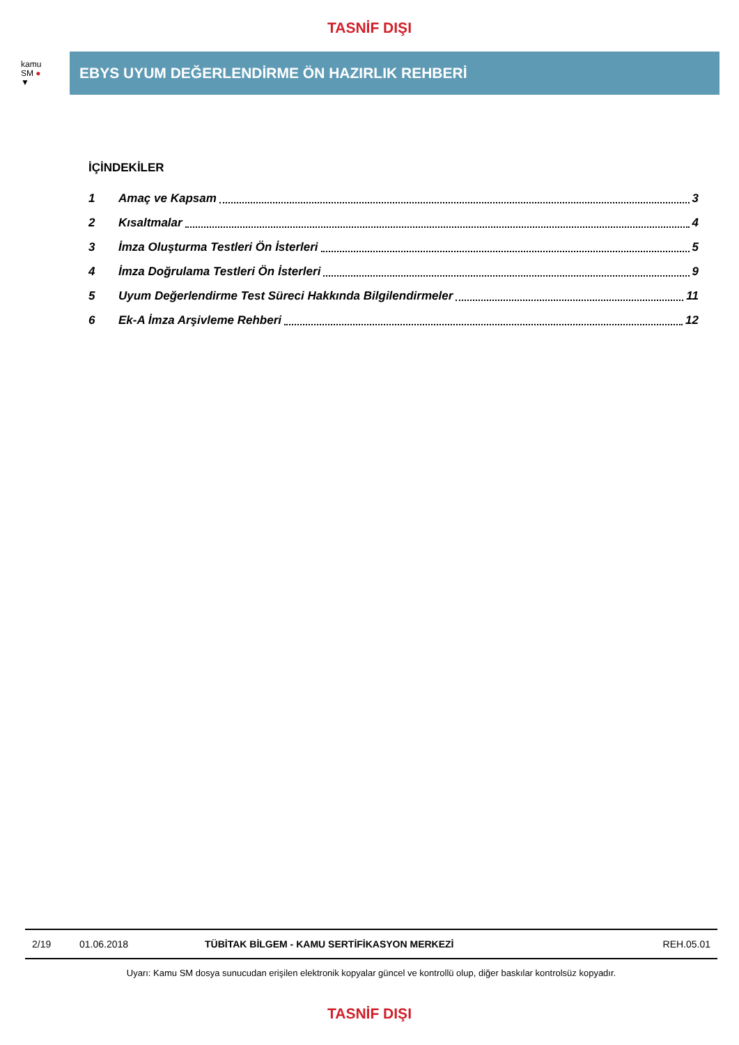TASNİF DIŞI
kamu
SM ●
▼
EBYS UYUM DEĞERLENDİRME ÖN HAZIRLIK REHBERİ
İÇİNDEKİLER
1 Amaç ve Kapsam 3
2 Kısaltmalar 4
3 İmza Oluşturma Testleri Ön İsterleri 5
4 İmza Doğrulama Testleri Ön İsterleri 9
5 Uyum Değerlendirme Test Süreci Hakkında Bilgilendirmeler 11
6 Ek-A İmza Arşivleme Rehberi 12
2/19 01.06.2018 TÜBİTAK BİLGEM - KAMU SERTİFİKASYON MERKEZİ REH.05.01
Uyarı: Kamu SM dosya sunucudan erişilen elektronik kopyalar güncel ve kontrollü olup, diğer baskılar kontrolsüz kopyadır.
TASNİF DIŞI